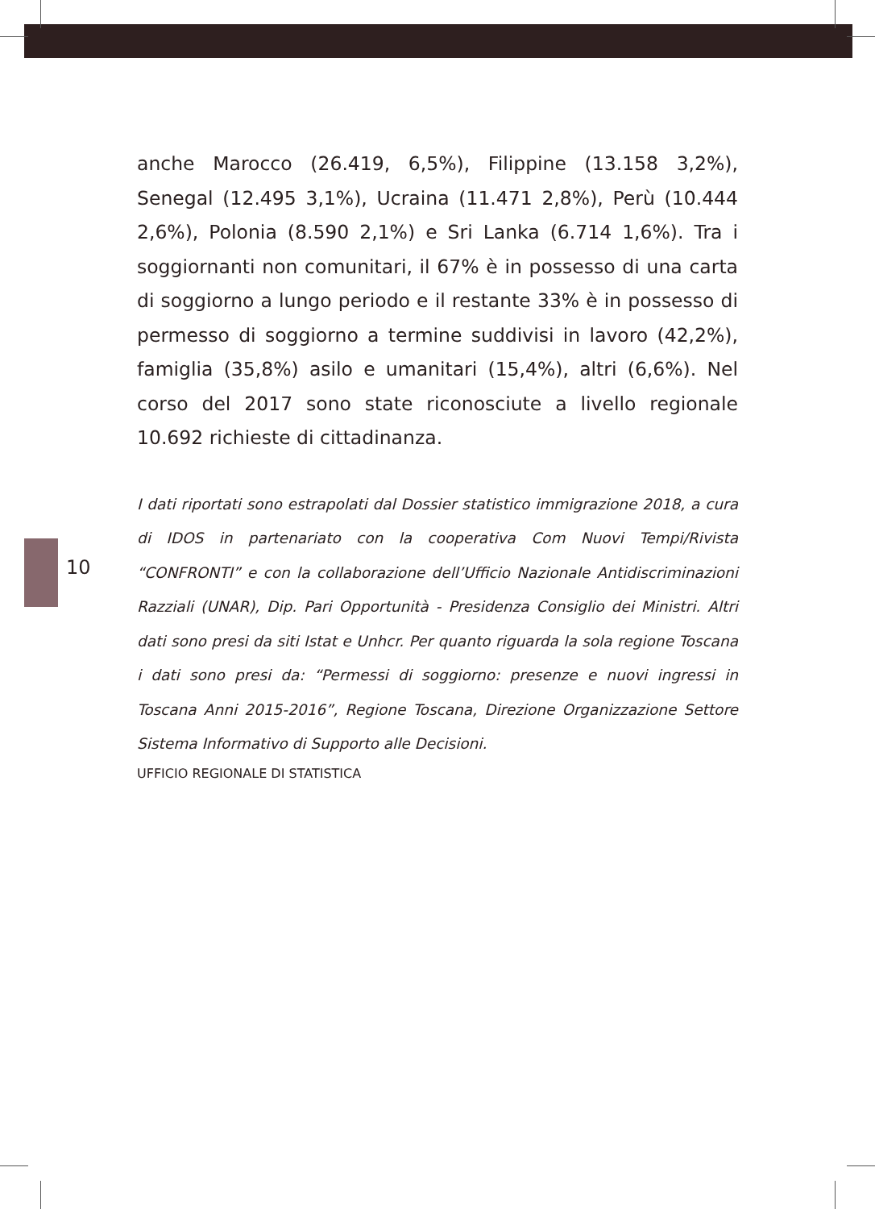10
anche Marocco (26.419, 6,5%), Filippine (13.158 3,2%), Senegal (12.495 3,1%), Ucraina (11.471 2,8%), Perù (10.444 2,6%), Polonia (8.590 2,1%) e Sri Lanka (6.714 1,6%). Tra i soggiornanti non comunitari, il 67% è in possesso di una carta di soggiorno a lungo periodo e il restante 33% è in possesso di permesso di soggiorno a termine suddivisi in lavoro (42,2%), famiglia (35,8%) asilo e umanitari (15,4%), altri (6,6%). Nel corso del 2017 sono state riconosciute a livello regionale 10.692 richieste di cittadinanza.
I dati riportati sono estrapolati dal Dossier statistico immigrazione 2018, a cura di IDOS in partenariato con la cooperativa Com Nuovi Tempi/Rivista “CONFRONTI” e con la collaborazione dell’Ufficio Nazionale Antidiscriminazioni Razziali (UNAR), Dip. Pari Opportunità - Presidenza Consiglio dei Ministri. Altri dati sono presi da siti Istat e Unhcr. Per quanto riguarda la sola regione Toscana i dati sono presi da: “Permessi di soggiorno: presenze e nuovi ingressi in Toscana Anni 2015-2016”, Regione Toscana, Direzione Organizzazione Settore Sistema Informativo di Supporto alle Decisioni.
UFFICIO REGIONALE DI STATISTICA